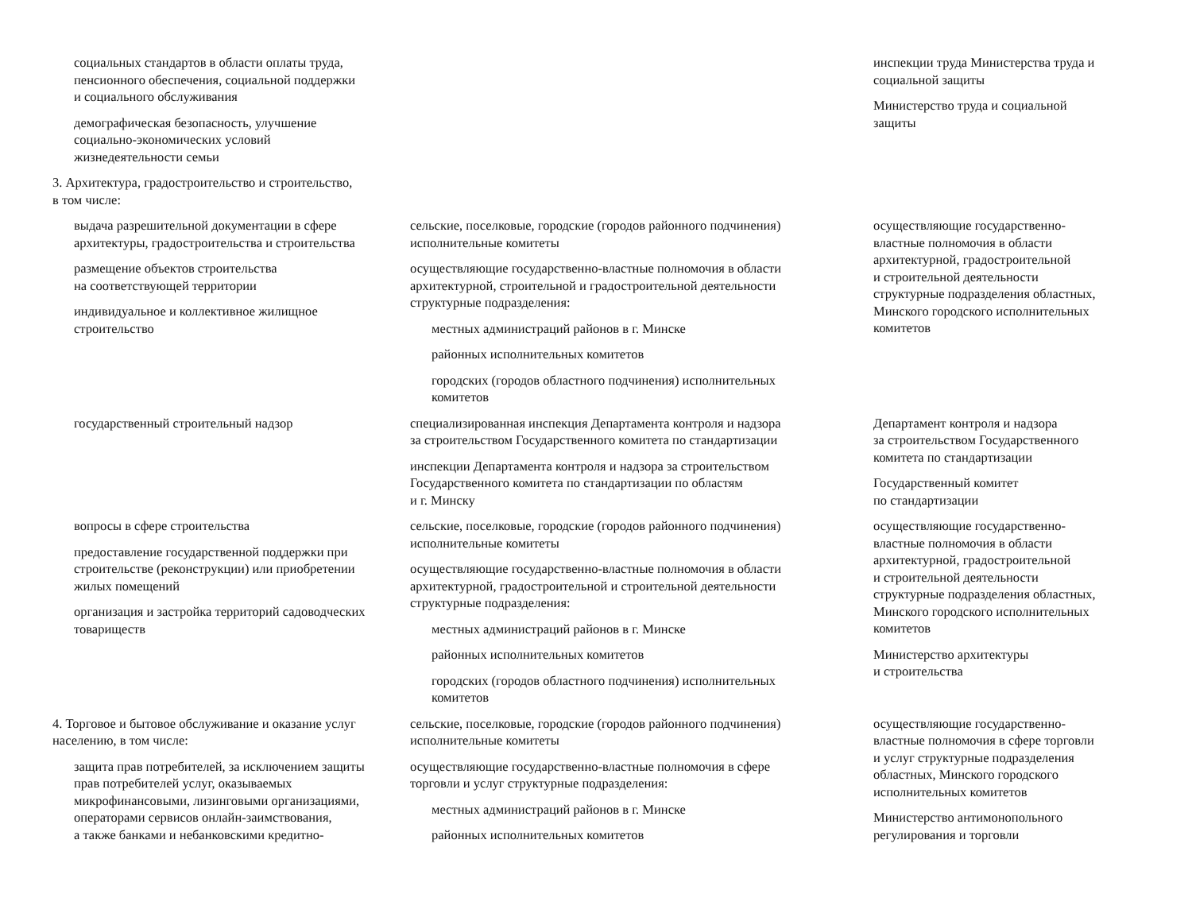| социальных стандартов в области оплаты труда, пенсионного обеспечения, социальной поддержки и социального обслуживания демографическая безопасность, улучшение социально-экономических условий жизнедеятельности семьи | | инспекции труда Министерства труда и социальной защиты Министерство труда и социальной защиты |
| 3. Архитектура, градостроительство и строительство, в том числе: | | |
| выдача разрешительной документации в сфере архитектуры, градостроительства и строительства размещение объектов строительства на соответствующей территории индивидуальное и коллективное жилищное строительство | сельские, поселковые, городские (городов районного подчинения) исполнительные комитеты осуществляющие государственно-властные полномочия в области архитектурной, строительной и градостроительной деятельности структурные подразделения: местных администраций районов в г. Минске районных исполнительных комитетов городских (городов областного подчинения) исполнительных комитетов | осуществляющие государственно- властные полномочия в области архитектурной, градостроительной и строительной деятельности структурные подразделения областных, Минского городского исполнительных комитетов |
| государственный строительный надзор | специализированная инспекция Департамента контроля и надзора за строительством Государственного комитета по стандартизации инспекции Департамента контроля и надзора за строительством Государственного комитета по стандартизации по областям и г. Минску | Департамент контроля и надзора за строительством Государственного комитета по стандартизации Государственный комитет по стандартизации |
| вопросы в сфере строительства предоставление государственной поддержки при строительстве (реконструкции) или приобретении жилых помещений организация и застройка территорий садоводческих товариществ | сельские, поселковые, городские (городов районного подчинения) исполнительные комитеты осуществляющие государственно-властные полномочия в области архитектурной, градостроительной и строительной деятельности структурные подразделения: местных администраций районов в г. Минске районных исполнительных комитетов городских (городов областного подчинения) исполнительных комитетов | осуществляющие государственно- властные полномочия в области архитектурной, градостроительной и строительной деятельности структурные подразделения областных, Минского городского исполнительных комитетов Министерство архитектуры и строительства |
| 4. Торговое и бытовое обслуживание и оказание услуг населению, в том числе: защита прав потребителей, за исключением защиты прав потребителей услуг, оказываемых микрофинансовыми, лизинговыми организациями, операторами сервисов онлайн-заимствования, а также банками и небанковскими кредитно- | сельские, поселковые, городские (городов районного подчинения) исполнительные комитеты осуществляющие государственно-властные полномочия в сфере торговли и услуг структурные подразделения: местных администраций районов в г. Минске районных исполнительных комитетов | осуществляющие государственно- властные полномочия в сфере торговли и услуг структурные подразделения областных, Минского городского исполнительных комитетов Министерство антимонопольного регулирования и торговли |